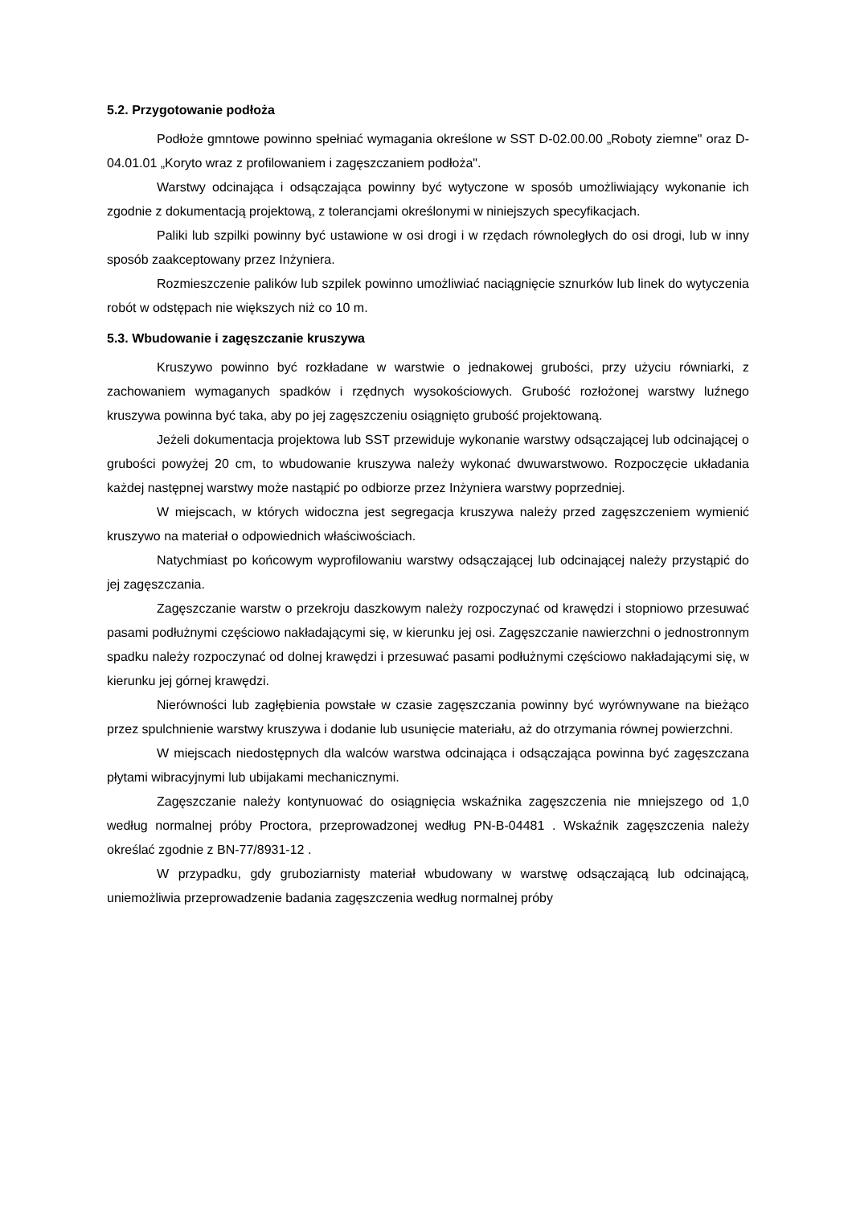5.2. Przygotowanie podłoża
Podłoże gmntowe powinno spełniać wymagania określone w SST D-02.00.00 „Roboty ziemne" oraz D-04.01.01 „Koryto wraz z profilowaniem i zagęszczaniem podłoża".
Warstwy odcinająca i odsączająca powinny być wytyczone w sposób umożliwiający wykonanie ich zgodnie z dokumentacją projektową, z tolerancjami określonymi w niniejszych specyfikacjach.
Paliki lub szpilki powinny być ustawione w osi drogi i w rzędach równoległych do osi drogi, lub w inny sposób zaakceptowany przez Inżyniera.
Rozmieszczenie palików lub szpilek powinno umożliwiać naciągnięcie sznurków lub linek do wytyczenia robót w odstępach nie większych niż co 10 m.
5.3. Wbudowanie i zagęszczanie kruszywa
Kruszywo powinno być rozkładane w warstwie o jednakowej grubości, przy użyciu równiarki, z zachowaniem wymaganych spadków i rzędnych wysokościowych. Grubość rozłożonej warstwy luźnego kruszywa powinna być taka, aby po jej zagęszczeniu osiągnięto grubość projektowaną.
Jeżeli dokumentacja projektowa lub SST przewiduje wykonanie warstwy odsączającej lub odcinającej o grubości powyżej 20 cm, to wbudowanie kruszywa należy wykonać dwuwarstwowo. Rozpoczęcie układania każdej następnej warstwy może nastąpić po odbiorze przez Inżyniera warstwy poprzedniej.
W miejscach, w których widoczna jest segregacja kruszywa należy przed zagęszczeniem wymienić kruszywo na materiał o odpowiednich właściwościach.
Natychmiast po końcowym wyprofilowaniu warstwy odsączającej lub odcinającej należy przystąpić do jej zagęszczania.
Zagęszczanie warstw o przekroju daszkowym należy rozpoczynać od krawędzi i stopniowo przesuwać pasami podłużnymi częściowo nakładającymi się, w kierunku jej osi. Zagęszczanie nawierzchni o jednostronnym spadku należy rozpoczynać od dolnej krawędzi i przesuwać pasami podłużnymi częściowo nakładającymi się, w kierunku jej górnej krawędzi.
Nierówności lub zagłębienia powstałe w czasie zagęszczania powinny być wyrównywane na bieżąco przez spulchnienie warstwy kruszywa i dodanie lub usunięcie materiału, aż do otrzymania równej powierzchni.
W miejscach niedostępnych dla walców warstwa odcinająca i odsączająca powinna być zagęszczana płytami wibracyjnymi lub ubijakami mechanicznymi.
Zagęszczanie należy kontynuować do osiągnięcia wskaźnika zagęszczenia nie mniejszego od 1,0 według normalnej próby Proctora, przeprowadzonej według PN-B-04481 . Wskaźnik zagęszczenia należy określać zgodnie z BN-77/8931-12 .
W przypadku, gdy gruboziarnisty materiał wbudowany w warstwę odsączającą lub odcinającą, uniemożliwia przeprowadzenie badania zagęszczenia według normalnej próby